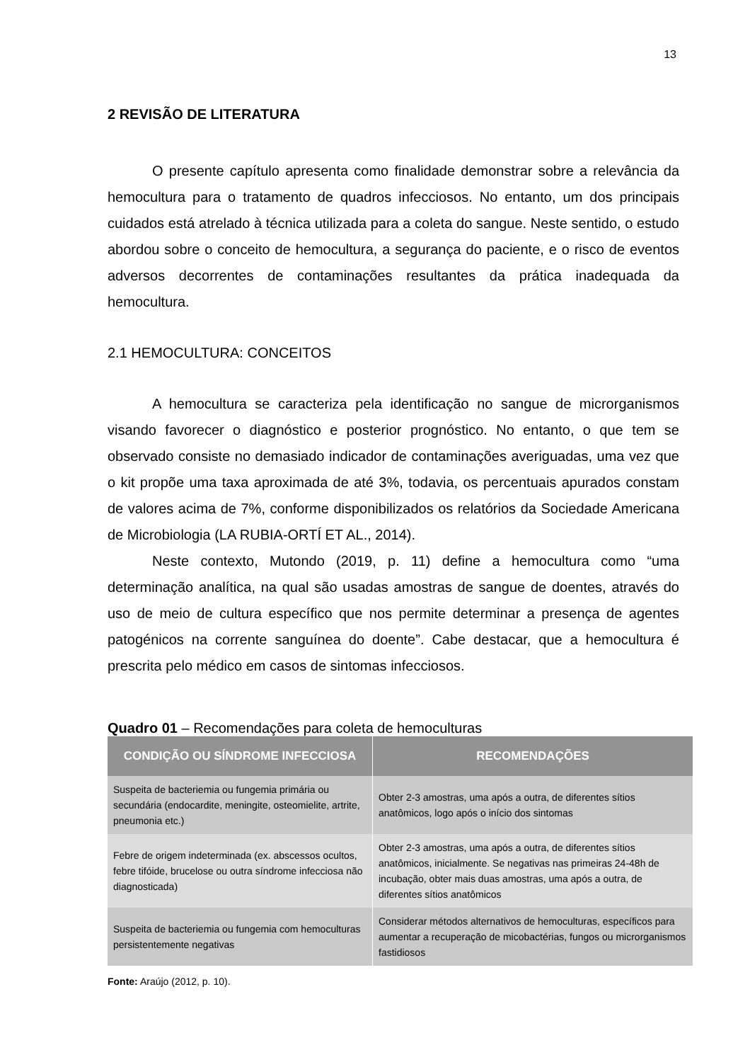13
2 REVISÃO DE LITERATURA
O presente capítulo apresenta como finalidade demonstrar sobre a relevância da hemocultura para o tratamento de quadros infecciosos. No entanto, um dos principais cuidados está atrelado à técnica utilizada para a coleta do sangue. Neste sentido, o estudo abordou sobre o conceito de hemocultura, a segurança do paciente, e o risco de eventos adversos decorrentes de contaminações resultantes da prática inadequada da hemocultura.
2.1 HEMOCULTURA: CONCEITOS
A hemocultura se caracteriza pela identificação no sangue de microrganismos visando favorecer o diagnóstico e posterior prognóstico. No entanto, o que tem se observado consiste no demasiado indicador de contaminações averiguadas, uma vez que o kit propõe uma taxa aproximada de até 3%, todavia, os percentuais apurados constam de valores acima de 7%, conforme disponibilizados os relatórios da Sociedade Americana de Microbiologia (LA RUBIA-ORTÍ ET AL., 2014).
Neste contexto, Mutondo (2019, p. 11) define a hemocultura como “uma determinação analítica, na qual são usadas amostras de sangue de doentes, através do uso de meio de cultura específico que nos permite determinar a presença de agentes patogénicos na corrente sanguínea do doente”. Cabe destacar, que a hemocultura é prescrita pelo médico em casos de sintomas infecciosos.
Quadro 01 – Recomendações para coleta de hemoculturas
| CONDIÇÃO OU SÍNDROME INFECCIOSA | RECOMENDAÇÕES |
| --- | --- |
| Suspeita de bacteriemia ou fungemia primária ou secundária (endocardite, meningite, osteomielite, artrite, pneumonia etc.) | Obter 2-3 amostras, uma após a outra, de diferentes sítios anatômicos, logo após o início dos sintomas |
| Febre de origem indeterminada (ex. abscessos ocultos, febre tifóide, brucelose ou outra síndrome infecciosa não diagnosticada) | Obter 2-3 amostras, uma após a outra, de diferentes sítios anatômicos, inicialmente. Se negativas nas primeiras 24-48h de incubação, obter mais duas amostras, uma após a outra, de diferentes sítios anatômicos |
| Suspeita de bacteriemia ou fungemia com hemoculturas persistentemente negativas | Considerar métodos alternativos de hemoculturas, específicos para aumentar a recuperação de micobactérias, fungos ou microrganismos fastidiosos |
Fonte: Araújo (2012, p. 10).